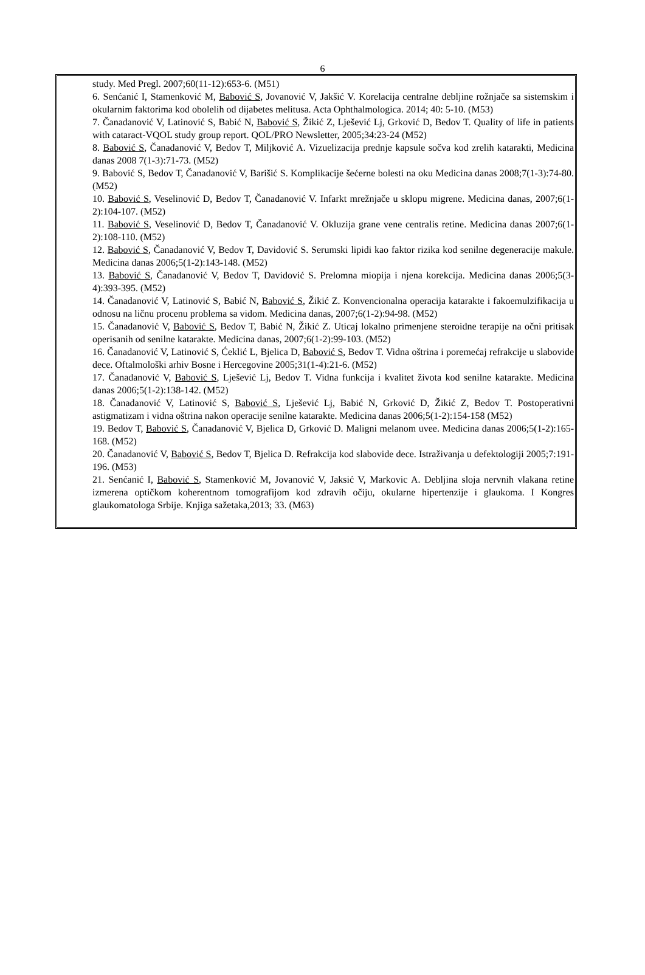6
study. Med Pregl. 2007;60(11-12):653-6. (M51)
6. Senćanić I, Stamenković M, Babović S, Jovanović V, Jakšić V. Korelacija centralne debljine rožnjače sa sistemskim i okularnim faktorima kod obolelih od dijabetes melitusa. Acta Ophthalmologica. 2014; 40: 5-10. (M53)
7. Čanadanović V, Latinović S, Babić N, Babović S, Žikić Z, Lješević Lj, Grković D, Bedov T. Quality of life in patients with cataract-VQOL study group report. QOL/PRO Newsletter, 2005;34:23-24 (M52)
8. Babović S, Čanadanović V, Bedov T, Miljković A. Vizuelizacija prednje kapsule sočva kod zrelih katarakti, Medicina danas 2008 7(1-3):71-73. (M52)
9. Babović S, Bedov T, Čanadanović V, Barišić S. Komplikacije šećerne bolesti na oku Medicina danas 2008;7(1-3):74-80. (M52)
10. Babović S, Veselinović D, Bedov T, Čanadanović V. Infarkt mrežnjače u sklopu migrene. Medicina danas, 2007;6(1-2):104-107. (M52)
11. Babović S, Veselinović D, Bedov T, Čanadanović V. Okluzija grane vene centralis retine. Medicina danas 2007;6(1-2):108-110. (M52)
12. Babović S, Čanadanović V, Bedov T, Davidović S. Serumski lipidi kao faktor rizika kod senilne degeneracije makule. Medicina danas 2006;5(1-2):143-148. (M52)
13. Babović S, Čanadanović V, Bedov T, Davidović S. Prelomna miopija i njena korekcija. Medicina danas 2006;5(3-4):393-395. (M52)
14. Čanadanović V, Latinović S, Babić N, Babović S, Žikić Z. Konvencionalna operacija katarakte i fakoemulzifikacija u odnosu na ličnu procenu problema sa vidom. Medicina danas, 2007;6(1-2):94-98. (M52)
15. Čanadanović V, Babović S, Bedov T, Babić N, Žikić Z. Uticaj lokalno primenjene steroidne terapije na očni pritisak operisanih od senilne katarakte. Medicina danas, 2007;6(1-2):99-103. (M52)
16. Čanadanović V, Latinović S, Ćeklić L, Bjelica D, Babović S, Bedov T. Vidna oštrina i poremećaj refrakcije u slabovide dece. Oftalmološki arhiv Bosne i Hercegovine 2005;31(1-4):21-6. (M52)
17. Čanadanović V, Babović S, Lješević Lj, Bedov T. Vidna funkcija i kvalitet života kod senilne katarakte. Medicina danas 2006;5(1-2):138-142. (M52)
18. Čanadanović V, Latinović S, Babović S, Lješević Lj, Babić N, Grković D, Žikić Z, Bedov T. Postoperativni astigmatizam i vidna oštrina nakon operacije senilne katarakte. Medicina danas 2006;5(1-2):154-158 (M52)
19. Bedov T, Babović S, Čanadanović V, Bjelica D, Grković D. Maligni melanom uvee. Medicina danas 2006;5(1-2):165-168. (M52)
20. Čanadanović V, Babović S, Bedov T, Bjelica D. Refrakcija kod slabovide dece. Istraživanja u defektologiji 2005;7:191-196. (M53)
21. Senćanić I, Babović S, Stamenković M, Jovanović V, Jaksić V, Markovic A. Debljina sloja nervnih vlakana retine izmerena optičkom koherentnom tomografijom kod zdravih očiju, okularne hipertenzije i glaukoma. I Kongres glaukomatologa Srbije. Knjiga sažetaka,2013; 33. (M63)